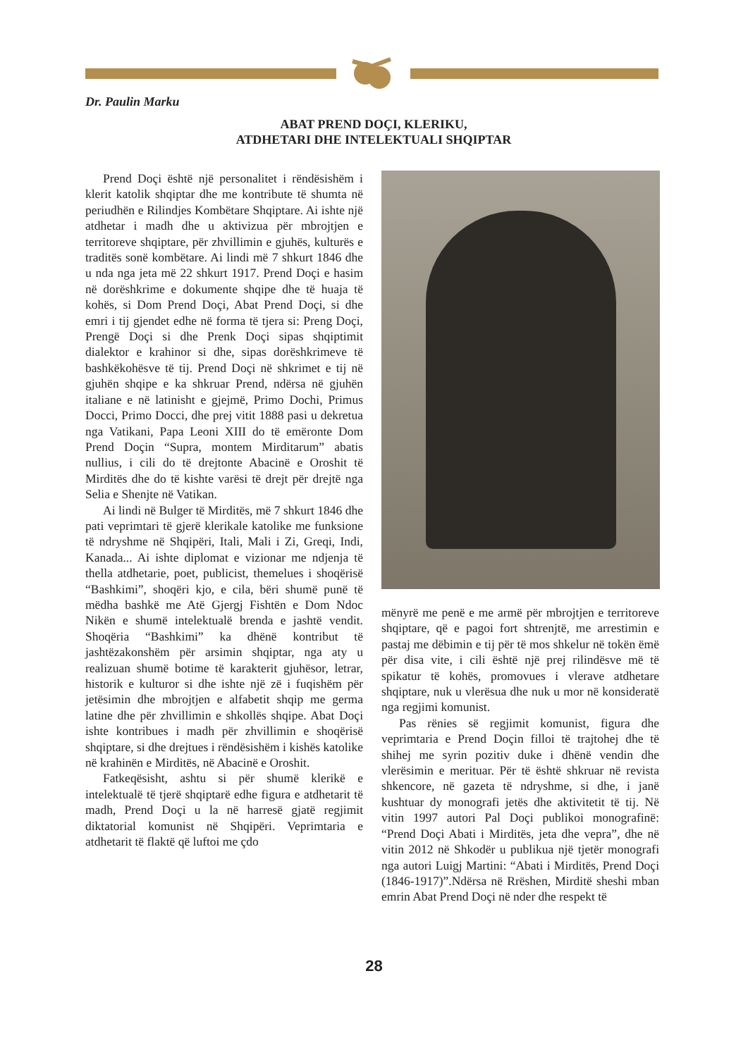Dr. Paulin Marku
ABAT PREND DOÇI, KLERIKU,
ATDHETARI DHE INTELEKTUALI SHQIPTAR
Prend Doçi është një personalitet i rëndësishëm i klerit katolik shqiptar dhe me kontribute të shumta në periudhën e Rilindjes Kombëtare Shqiptare. Ai ishte një atdhetar i madh dhe u aktivizua për mbrojtjen e territoreve shqiptare, për zhvillimin e gjuhës, kulturës e traditës sonë kombëtare. Ai lindi më 7 shkurt 1846 dhe u nda nga jeta më 22 shkurt 1917. Prend Doçi e hasim në dorëshkrime e dokumente shqipe dhe të huaja të kohës, si Dom Prend Doçi, Abat Prend Doçi, si dhe emri i tij gjendet edhe në forma të tjera si: Preng Doçi, Prengë Doçi si dhe Prenk Doçi sipas shqiptimit dialektor e krahinor si dhe, sipas dorëshkrimeve të bashkëkohësve të tij. Prend Doçi në shkrimet e tij në gjuhën shqipe e ka shkruar Prend, ndërsa në gjuhën italiane e në latinisht e gjejmë, Primo Dochi, Primus Docci, Primo Docci, dhe prej vitit 1888 pasi u dekretua nga Vatikani, Papa Leoni XIII do të emëronte Dom Prend Doçin “Supra, montem Mirditarum” abatis nullius, i cili do të drejtonte Abacinë e Oroshit të Mirditës dhe do të kishte varësi të drejt për drejtë nga Selia e Shenjte në Vatikan.
Ai lindi në Bulger të Mirditës, më 7 shkurt 1846 dhe pati veprimtari të gjerë klerikale katolike me funksione të ndryshme në Shqipëri, Itali, Mali i Zi, Greqi, Indi, Kanada... Ai ishte diplomat e vizionar me ndjenja të thella atdhetarie, poet, publicist, themelues i shoqërisë “Bashkimi”, shoqëri kjo, e cila, bëri shumë punë të mëdha bashkë me Atë Gjergj Fishtën e Dom Ndoc Nikën e shumë intelektualë brenda e jashtë vendit. Shoqëria “Bashkimi” ka dhënë kontribut të jashtëzakonshëm për arsimin shqiptar, nga aty u realizuan shumë botime të karakterit gjuhësor, letrar, historik e kulturor si dhe ishte një zë i fuqishëm për jetësimin dhe mbrojtjen e alfabetit shqip me germa latine dhe për zhvillimin e shkollës shqipe. Abat Doçi ishte kontribues i madh për zhvillimin e shoqërisë shqiptare, si dhe drejtues i rëndësishëm i kishës katolike në krahinën e Mirditës, në Abacinë e Oroshit.
Fatkeqësisht, ashtu si për shumë klerikë e intelektualë të tjerë shqiptarë edhe figura e atdhetarit të madh, Prend Doçi u la në harresë gjatë regjimit diktatorial komunist në Shqipëri. Veprimtaria e atdhetarit të flaktë që luftoi me çdo
mënyrë me penë e me armë për mbrojtjen e territoreve shqiptare, që e pagoi fort shtrenjtë, me arrestimin e pastaj me dëbimin e tij për të mos shkelur në tokën ëmë për disa vite, i cili është një prej rilindësve më të spikatur të kohës, promovues i vlerave atdhetare shqiptare, nuk u vlerësua dhe nuk u mor në konsideratë nga regjimi komunist.
Pas rënies së regjimit komunist, figura dhe veprimtaria e Prend Doçin filloi të trajtohej dhe të shihej me syrin pozitiv duke i dhënë vendin dhe vlerësimin e merituar. Për të është shkruar në revista shkencore, në gazeta të ndryshme, si dhe, i janë kushtuar dy monografi jetës dhe aktivitetit të tij. Në vitin 1997 autori Pal Doçi publikoi monografinë: “Prend Doçi Abati i Mirditës, jeta dhe vepra”, dhe në vitin 2012 në Shkodër u publikua një tjetër monografi nga autori Luigj Martini: “Abati i Mirditës, Prend Doçi (1846-1917)”.Ndërsa në Rrëshen, Mirditë sheshi mban emrin Abat Prend Doçi në nder dhe respekt të
28